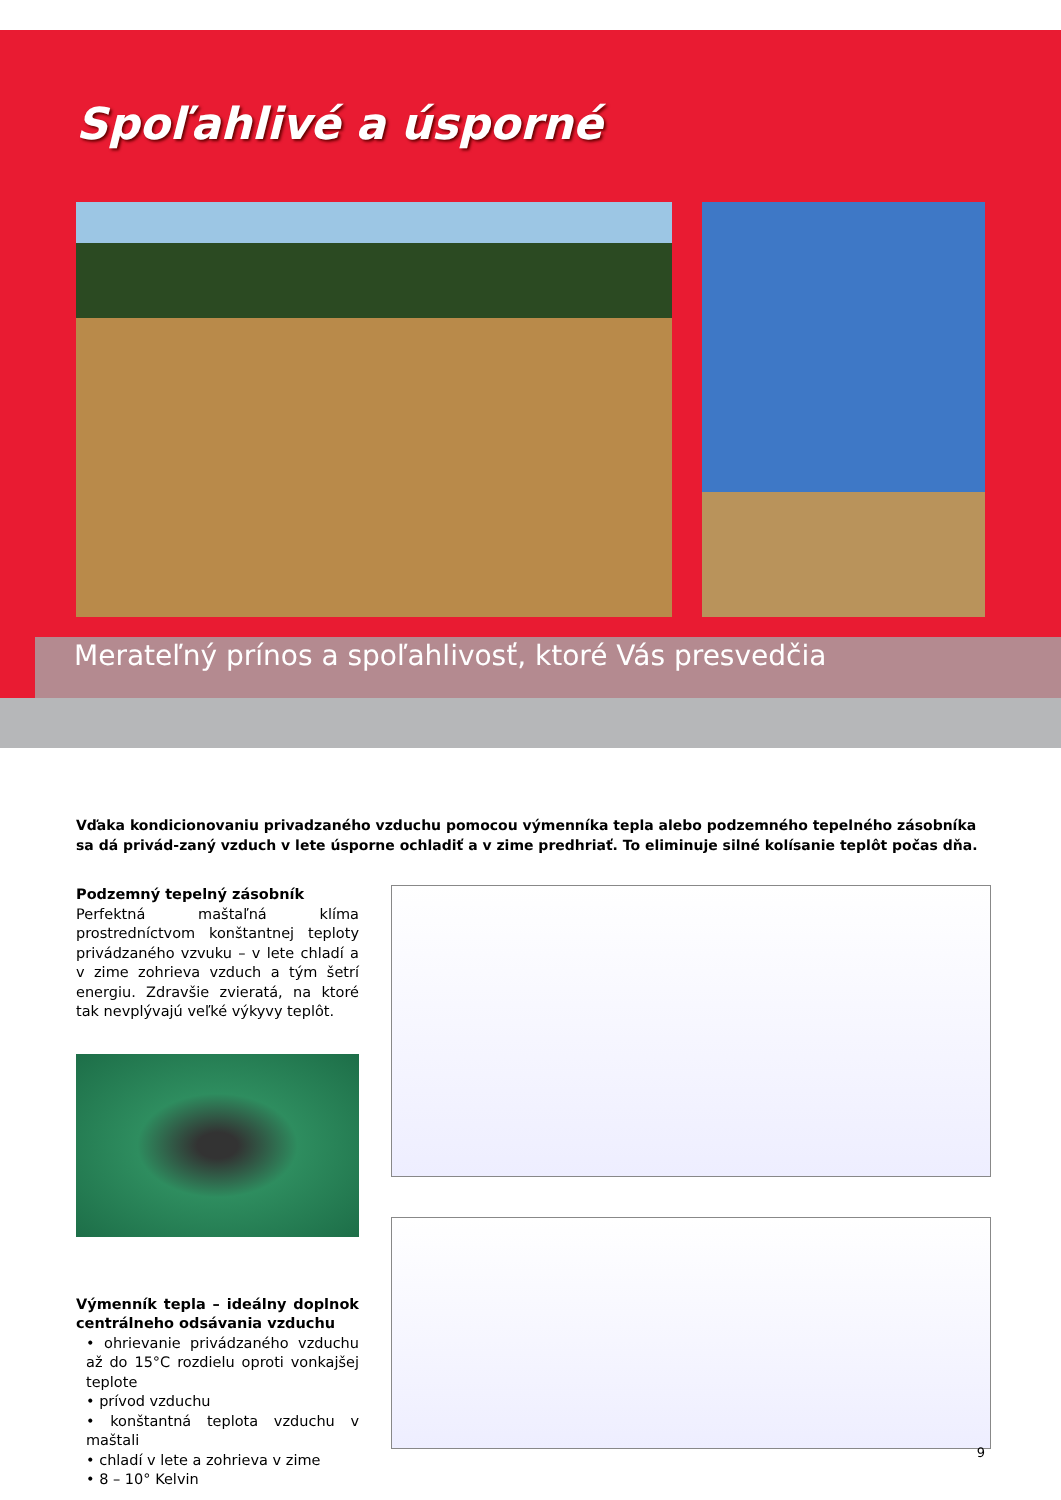Spoľahlivé a úsporné
Merateľný prínos a spoľahlivosť, ktoré Vás presvedčia
Vďaka kondicionovaniu privadzaného vzduchu pomocou výmenníka tepla alebo podzemného tepelného zásobníka sa dá privád-zaný vzduch v lete úsporne ochladiť a v zime predhriať. To eliminuje silné kolísanie teplôt počas dňa.
Podzemný tepelný zásobník
Perfektná maštaľná klíma prostredníctvom konštantnej teploty privádzaného vzvuku – v lete chladí a v zime zohrieva vzduch a tým šetrí energiu. Zdravšie zvieratá, na ktoré tak nevplývajú veľké výkyvy teplôt.
Výmenník tepla – ideálny doplnok centrálneho odsávania vzduchu
• ohrievanie privádzaného vzduchu až do 15°C rozdielu oproti vonkajšej teplote
• prívod vzduchu
• konštantná teplota vzduchu v maštali
• chladí v lete a zohrieva v zime
• 8 – 10° Kelvin
9